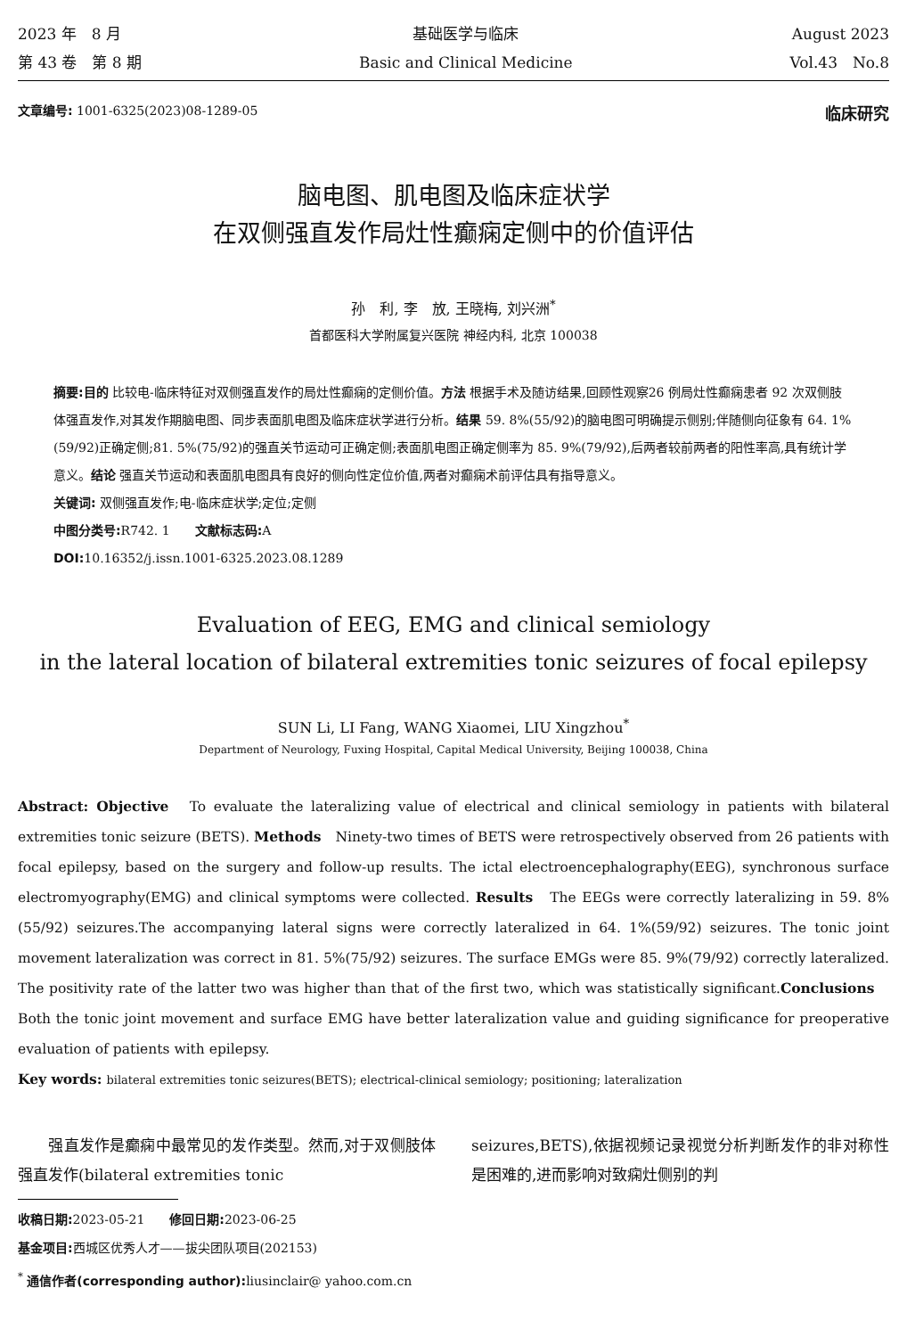2023 年　8 月
第 43 卷　第 8 期
基础医学与临床
Basic and Clinical Medicine
August 2023
Vol.43　No.8
文章编号: 1001-6325(2023)08-1289-05
临床研究
脑电图、肌电图及临床症状学
在双侧强直发作局灶性癫痫定侧中的价值评估
孙　利, 李　放, 王晓梅, 刘兴洲<sup>*</sup>
首都医科大学附属复兴医院 神经内科, 北京 100038
摘要:目的 比较电-临床特征对双侧强直发作的局灶性癫痫的定侧价值。方法 根据手术及随访结果,回顾性观察26 例局灶性癫痫患者 92 次双侧肢体强直发作,对其发作期脑电图、同步表面肌电图及临床症状学进行分析。结果 59. 8%(55/92)的脑电图可明确提示侧别;伴随侧向征象有 64. 1%(59/92)正确定侧;81. 5%(75/92)的强直关节运动可正确定侧;表面肌电图正确定侧率为 85. 9%(79/92),后两者较前两者的阳性率高,具有统计学意义。结论 强直关节运动和表面肌电图具有良好的侧向性定位价值,两者对癫痫术前评估具有指导意义。
关键词: 双侧强直发作;电-临床症状学;定位;定侧
中图分类号: R742. 1　　文献标志码: A
DOI: 10.16352/j.issn.1001-6325.2023.08.1289
Evaluation of EEG, EMG and clinical semiology
in the lateral location of bilateral extremities tonic seizures of focal epilepsy
SUN Li, LI Fang, WANG Xiaomei, LIU Xingzhou<sup>*</sup>
Department of Neurology, Fuxing Hospital, Capital Medical University, Beijing 100038, China
Abstract: Objective　To evaluate the lateralizing value of electrical and clinical semiology in patients with bilateral extremities tonic seizure (BETS). Methods　Ninety-two times of BETS were retrospectively observed from 26 patients with focal epilepsy, based on the surgery and follow-up results. The ictal electroencephalography(EEG), synchronous surface electromyography(EMG) and clinical symptoms were collected. Results　The EEGs were correctly lateralizing in 59. 8%(55/92) seizures.The accompanying lateral signs were correctly lateralized in 64. 1%(59/92) seizures. The tonic joint movement lateralization was correct in 81. 5%(75/92) seizures. The surface EMGs were 85. 9%(79/92) correctly lateralized. The positivity rate of the latter two was higher than that of the first two, which was statistically significant.Conclusions　Both the tonic joint movement and surface EMG have better lateralization value and guiding significance for preoperative evaluation of patients with epilepsy.
Key words: bilateral extremities tonic seizures(BETS); electrical-clinical semiology; positioning; lateralization
　　强直发作是癫痫中最常见的发作类型。然而,对于双侧肢体强直发作(bilateral extremities tonic
seizures,BETS),依据视频记录视觉分析判断发作的非对称性是困难的,进而影响对致痫灶侧别的判
收稿日期: 2023-05-21　　修回日期: 2023-06-25
基金项目: 西城区优秀人才——拔尖团队项目(202153)
<sup>*</sup> 通信作者(corresponding author): liusinclair@ yahoo.com.cn